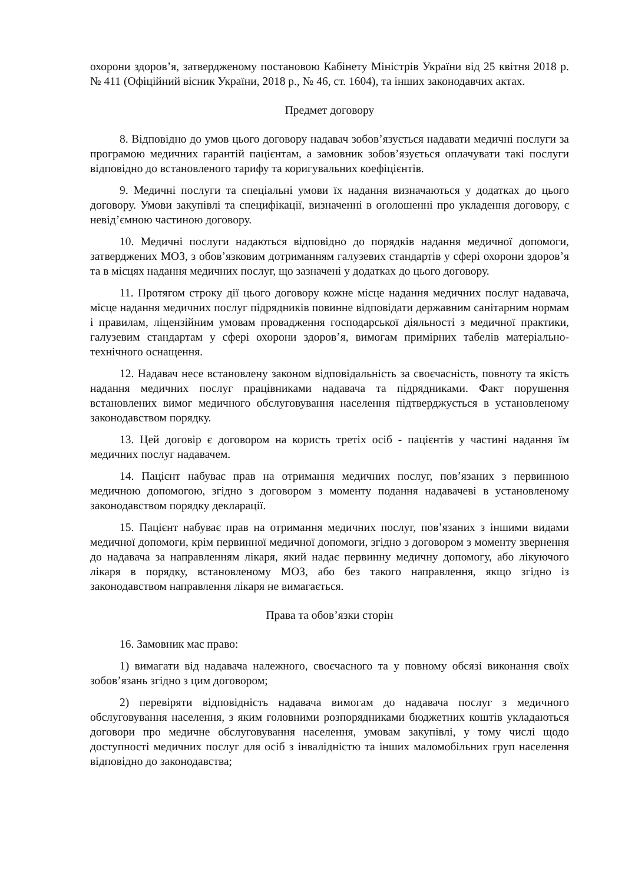охорони здоров’я, затвердженому постановою Кабінету Міністрів України від 25 квітня 2018 р. № 411 (Офіційний вісник України, 2018 р., № 46, ст. 1604), та інших законодавчих актах.
Предмет договору
8. Відповідно до умов цього договору надавач зобов’язується надавати медичні послуги за програмою медичних гарантій пацієнтам, а замовник зобов’язується оплачувати такі послуги відповідно до встановленого тарифу та коригувальних коефіцієнтів.
9. Медичні послуги та спеціальні умови їх надання визначаються у додатках до цього договору. Умови закупівлі та специфікації, визначенні в оголошенні про укладення договору, є невід’ємною частиною договору.
10. Медичні послуги надаються відповідно до порядків надання медичної допомоги, затверджених МОЗ, з обов’язковим дотриманням галузевих стандартів у сфері охорони здоров’я та в місцях надання медичних послуг, що зазначені у додатках до цього договору.
11. Протягом строку дії цього договору кожне місце надання медичних послуг надавача, місце надання медичних послуг підрядників повинне відповідати державним санітарним нормам і правилам, ліцензійним умовам провадження господарської діяльності з медичної практики, галузевим стандартам у сфері охорони здоров’я, вимогам примірних табелів матеріально-технічного оснащення.
12. Надавач несе встановлену законом відповідальність за своєчасність, повноту та якість надання медичних послуг працівниками надавача та підрядниками. Факт порушення встановлених вимог медичного обслуговування населення підтверджується в установленому законодавством порядку.
13. Цей договір є договором на користь третіх осіб - пацієнтів у частині надання їм медичних послуг надавачем.
14. Пацієнт набуває прав на отримання медичних послуг, пов’язаних з первинною медичною допомогою, згідно з договором з моменту подання надавачеві в установленому законодавством порядку декларації.
15. Пацієнт набуває прав на отримання медичних послуг, пов’язаних з іншими видами медичної допомоги, крім первинної медичної допомоги, згідно з договором з моменту звернення до надавача за направленням лікаря, який надає первинну медичну допомогу, або лікуючого лікаря в порядку, встановленому МОЗ, або без такого направлення, якщо згідно із законодавством направлення лікаря не вимагається.
Права та обов’язки сторін
16. Замовник має право:
1) вимагати від надавача належного, своєчасного та у повному обсязі виконання своїх зобов’язань згідно з цим договором;
2) перевіряти відповідність надавача вимогам до надавача послуг з медичного обслуговування населення, з яким головними розпорядниками бюджетних коштів укладаються договори про медичне обслуговування населення, умовам закупівлі, у тому числі щодо доступності медичних послуг для осіб з інвалідністю та інших маломобільних груп населення відповідно до законодавства;